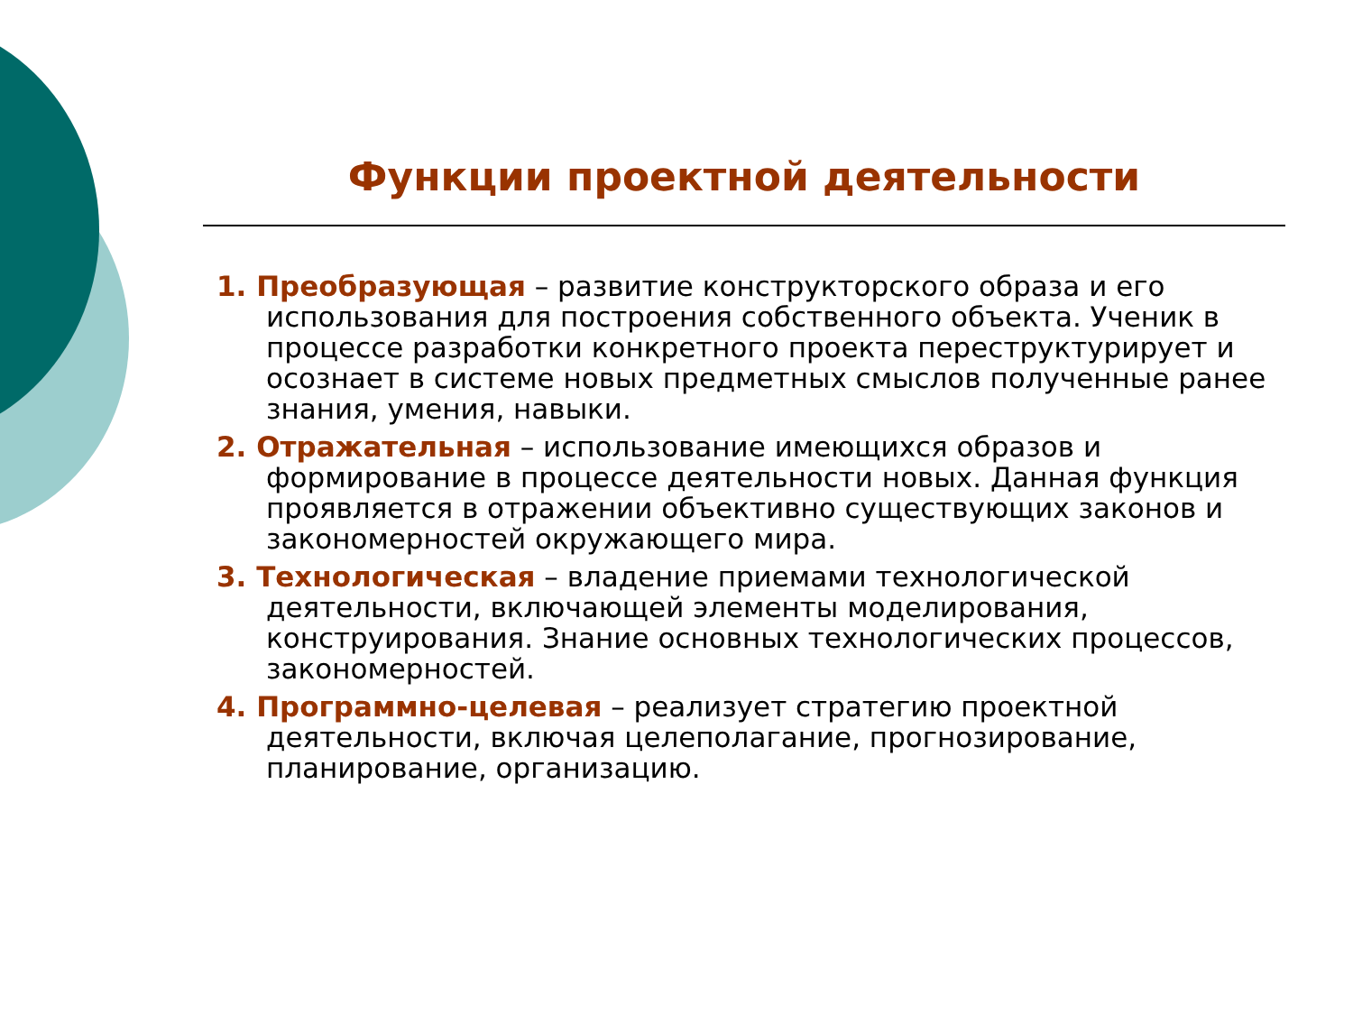Функции проектной деятельности
1. Преобразующая – развитие конструкторского образа и его использования для построения собственного объекта. Ученик в процессе разработки конкретного проекта переструктурирует и осознает в системе новых предметных смыслов полученные ранее знания, умения, навыки.
2. Отражательная – использование имеющихся образов и формирование в процессе деятельности новых. Данная функция проявляется в отражении объективно существующих законов и закономерностей окружающего мира.
3. Технологическая – владение приемами технологической деятельности, включающей элементы моделирования, конструирования. Знание основных технологических процессов, закономерностей.
4. Программно-целевая – реализует стратегию проектной деятельности, включая целеполагание, прогнозирование, планирование, организацию.